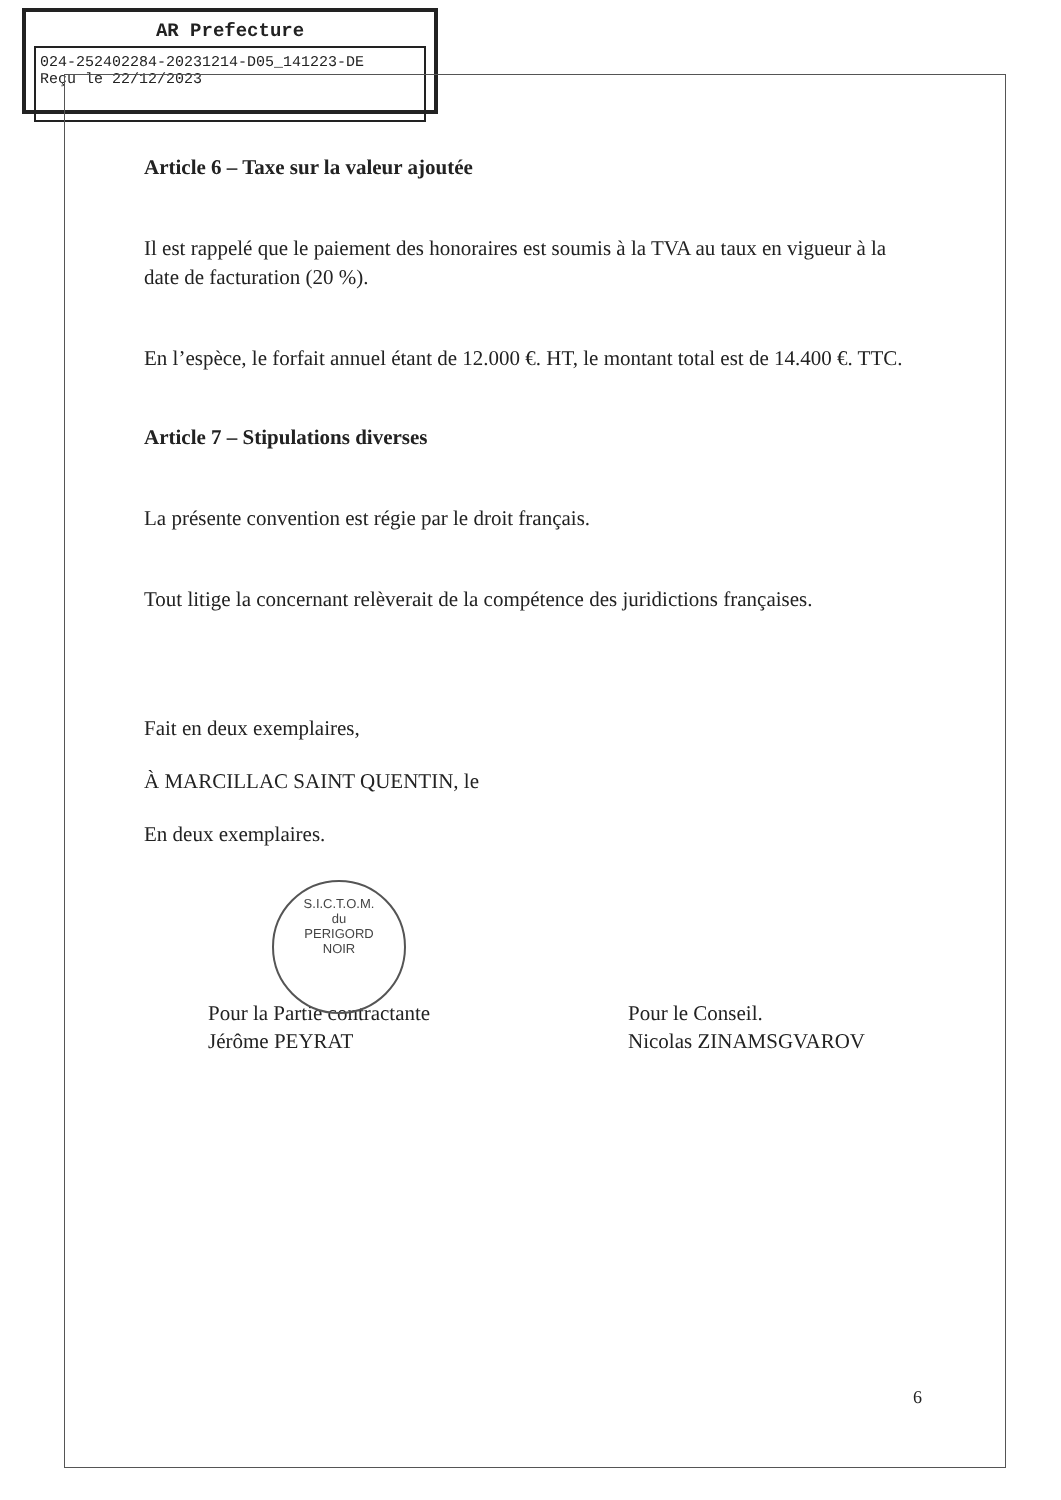AR Prefecture
024-252402284-20231214-D05_141223-DE
Reçu le 22/12/2023
Article 6 – Taxe sur la valeur ajoutée
Il est rappelé que le paiement des honoraires est soumis à la TVA au taux en vigueur à la date de facturation (20 %).
En l’espèce, le forfait annuel étant de 12.000 €. HT, le montant total est de 14.400 €. TTC.
Article 7 – Stipulations diverses
La présente convention est régie par le droit français.
Tout litige la concernant relèverait de la compétence des juridictions françaises.
Fait en deux exemplaires,
À MARCILLAC SAINT QUENTIN, le
En deux exemplaires.
Pour la Partie contractante
Jérôme PEYRAT
Pour le Conseil.
Nicolas ZINAMSGVAROV
S.I.C.T.O.M.
du
PERIGORD
NOIR
6